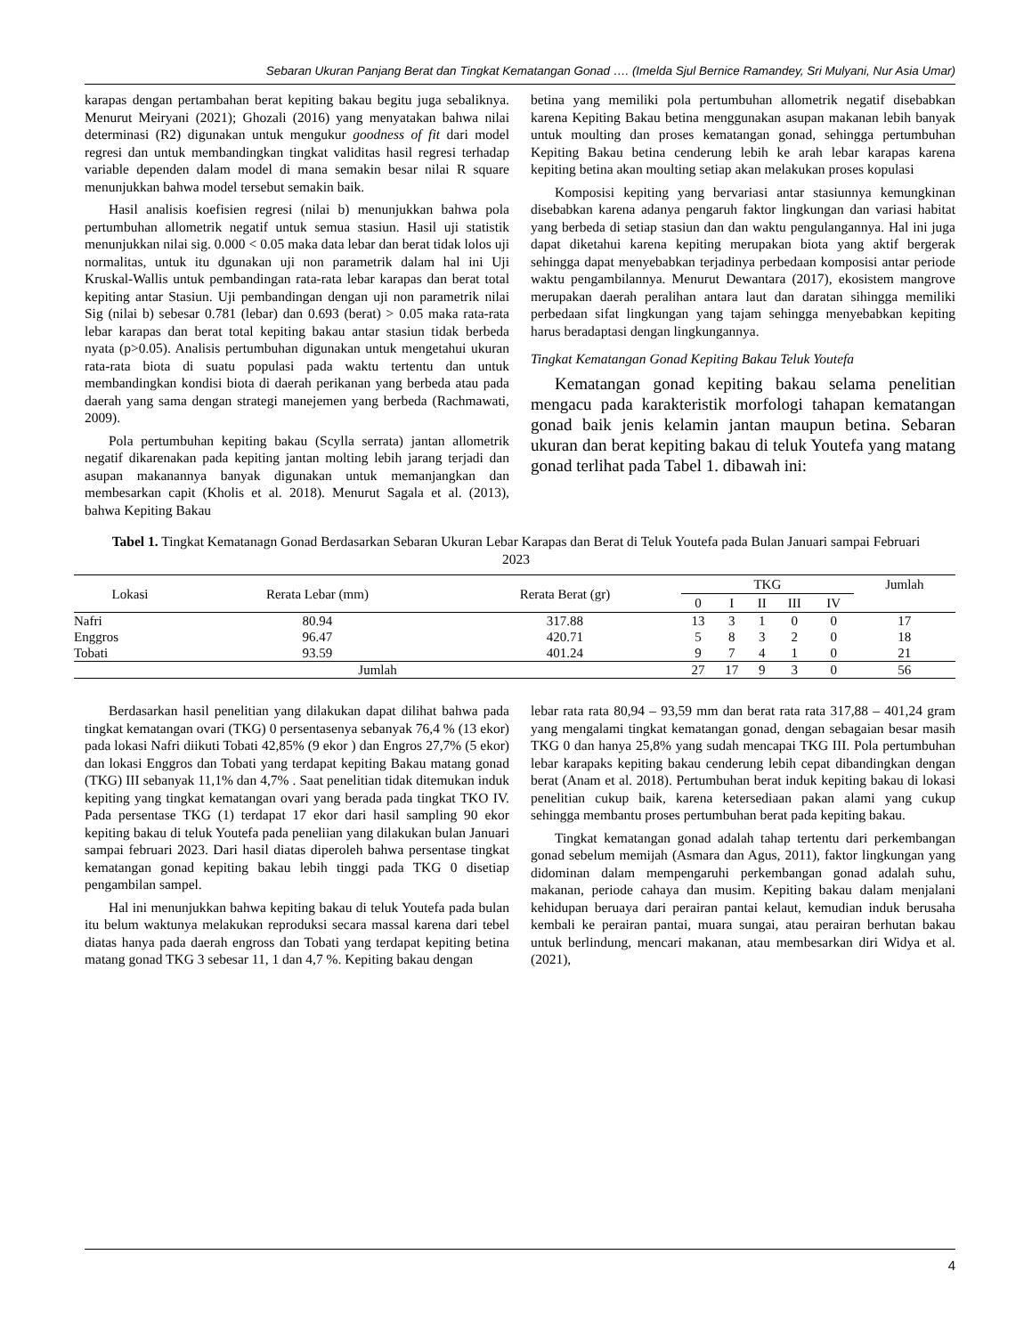Sebaran Ukuran Panjang Berat dan Tingkat Kematangan Gonad …. (Imelda Sjul Bernice Ramandey, Sri Mulyani, Nur Asia Umar)
karapas dengan pertambahan berat kepiting bakau begitu juga sebaliknya. Menurut Meiryani (2021); Ghozali (2016) yang menyatakan bahwa nilai determinasi (R2) digunakan untuk mengukur goodness of fit dari model regresi dan untuk membandingkan tingkat validitas hasil regresi terhadap variable dependen dalam model di mana semakin besar nilai R square menunjukkan bahwa model tersebut semakin baik.
Hasil analisis koefisien regresi (nilai b) menunjukkan bahwa pola pertumbuhan allometrik negatif untuk semua stasiun. Hasil uji statistik menunjukkan nilai sig. 0.000 < 0.05 maka data lebar dan berat tidak lolos uji normalitas, untuk itu dgunakan uji non parametrik dalam hal ini Uji Kruskal-Wallis untuk pembandingan rata-rata lebar karapas dan berat total kepiting antar Stasiun. Uji pembandingan dengan uji non parametrik nilai Sig (nilai b) sebesar 0.781 (lebar) dan 0.693 (berat) > 0.05 maka rata-rata lebar karapas dan berat total kepiting bakau antar stasiun tidak berbeda nyata (p>0.05). Analisis pertumbuhan digunakan untuk mengetahui ukuran rata-rata biota di suatu populasi pada waktu tertentu dan untuk membandingkan kondisi biota di daerah perikanan yang berbeda atau pada daerah yang sama dengan strategi manejemen yang berbeda (Rachmawati, 2009).
Pola pertumbuhan kepiting bakau (Scylla serrata) jantan allometrik negatif dikarenakan pada kepiting jantan molting lebih jarang terjadi dan asupan makanannya banyak digunakan untuk memanjangkan dan membesarkan capit (Kholis et al. 2018). Menurut Sagala et al. (2013), bahwa Kepiting Bakau
betina yang memiliki pola pertumbuhan allometrik negatif disebabkan karena Kepiting Bakau betina menggunakan asupan makanan lebih banyak untuk moulting dan proses kematangan gonad, sehingga pertumbuhan Kepiting Bakau betina cenderung lebih ke arah lebar karapas karena kepiting betina akan moulting setiap akan melakukan proses kopulasi
Komposisi kepiting yang bervariasi antar stasiunnya kemungkinan disebabkan karena adanya pengaruh faktor lingkungan dan variasi habitat yang berbeda di setiap stasiun dan dan waktu pengulangannya. Hal ini juga dapat diketahui karena kepiting merupakan biota yang aktif bergerak sehingga dapat menyebabkan terjadinya perbedaan komposisi antar periode waktu pengambilannya. Menurut Dewantara (2017), ekosistem mangrove merupakan daerah peralihan antara laut dan daratan sihingga memiliki perbedaan sifat lingkungan yang tajam sehingga menyebabkan kepiting harus beradaptasi dengan lingkungannya.
Tingkat Kematangan Gonad Kepiting Bakau Teluk Youtefa
Kematangan gonad kepiting bakau selama penelitian mengacu pada karakteristik morfologi tahapan kematangan gonad baik jenis kelamin jantan maupun betina. Sebaran ukuran dan berat kepiting bakau di teluk Youtefa yang matang gonad terlihat pada Tabel 1. dibawah ini:
Tabel 1. Tingkat Kematanagn Gonad Berdasarkan Sebaran Ukuran Lebar Karapas dan Berat di Teluk Youtefa pada Bulan Januari sampai Februari 2023
| Lokasi | Rerata Lebar (mm) | Rerata Berat (gr) | TKG | | | | | Jumlah |
| --- | --- | --- | --- | --- | --- | --- | --- | --- |
| | | | 0 | I | II | III | IV | |
| Nafri | 80.94 | 317.88 | 13 | 3 | 1 | 0 | 0 | 17 |
| Enggros | 96.47 | 420.71 | 5 | 8 | 3 | 2 | 0 | 18 |
| Tobati | 93.59 | 401.24 | 9 | 7 | 4 | 1 | 0 | 21 |
| Jumlah | | | 27 | 17 | 9 | 3 | 0 | 56 |
Berdasarkan hasil penelitian yang dilakukan dapat dilihat bahwa pada tingkat kematangan ovari (TKG) 0 persentasenya sebanyak 76,4 % (13 ekor) pada lokasi Nafri diikuti Tobati 42,85% (9 ekor ) dan Engros 27,7% (5 ekor) dan lokasi Enggros dan Tobati yang terdapat kepiting Bakau matang gonad (TKG) III sebanyak 11,1% dan 4,7% . Saat penelitian tidak ditemukan induk kepiting yang tingkat kematangan ovari yang berada pada tingkat TKO IV. Pada persentase TKG (1) terdapat 17 ekor dari hasil sampling 90 ekor kepiting bakau di teluk Youtefa pada peneliian yang dilakukan bulan Januari sampai februari 2023. Dari hasil diatas diperoleh bahwa persentase tingkat kematangan gonad kepiting bakau lebih tinggi pada TKG 0 disetiap pengambilan sampel.
Hal ini menunjukkan bahwa kepiting bakau di teluk Youtefa pada bulan itu belum waktunya melakukan reproduksi secara massal karena dari tebel diatas hanya pada daerah engross dan Tobati yang terdapat kepiting betina matang gonad TKG 3 sebesar 11, 1 dan 4,7 %. Kepiting bakau dengan
lebar rata rata 80,94 – 93,59 mm dan berat rata rata 317,88 – 401,24 gram yang mengalami tingkat kematangan gonad, dengan sebagaian besar masih TKG 0 dan hanya 25,8% yang sudah mencapai TKG III. Pola pertumbuhan lebar karapaks kepiting bakau cenderung lebih cepat dibandingkan dengan berat (Anam et al. 2018). Pertumbuhan berat induk kepiting bakau di lokasi penelitian cukup baik, karena ketersediaan pakan alami yang cukup sehingga membantu proses pertumbuhan berat pada kepiting bakau.
Tingkat kematangan gonad adalah tahap tertentu dari perkembangan gonad sebelum memijah (Asmara dan Agus, 2011), faktor lingkungan yang didominan dalam mempengaruhi perkembangan gonad adalah suhu, makanan, periode cahaya dan musim. Kepiting bakau dalam menjalani kehidupan beruaya dari perairan pantai kelaut, kemudian induk berusaha kembali ke perairan pantai, muara sungai, atau perairan berhutan bakau untuk berlindung, mencari makanan, atau membesarkan diri Widya et al. (2021),
4